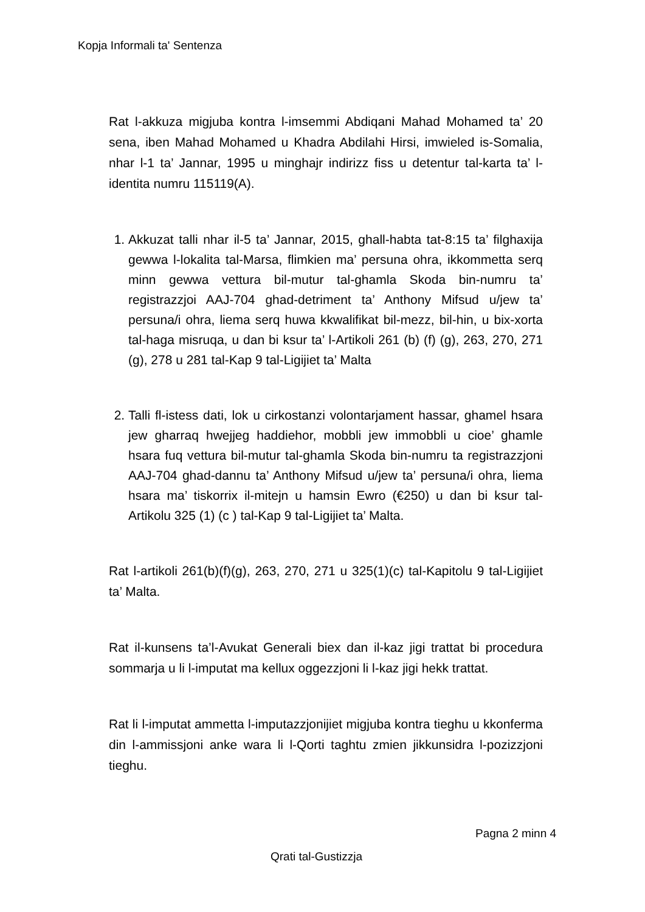Kopja Informali ta' Sentenza
Rat l-akkuza migjuba kontra l-imsemmi Abdiqani Mahad Mohamed ta’ 20 sena, iben Mahad Mohamed u Khadra Abdilahi Hirsi, imwieled is-Somalia, nhar l-1 ta’ Jannar, 1995 u minghajr indirizz fiss u detentur tal-karta ta’ l-identita numru 115119(A).
1. Akkuzat talli nhar il-5 ta’ Jannar, 2015, ghall-habta tat-8:15 ta’ filghaxija gewwa l-lokalita tal-Marsa, flimkien ma’ persuna ohra, ikkommetta serq minn gewwa vettura bil-mutur tal-ghamla Skoda bin-numru ta’ registrazzjoi AAJ-704 ghad-detriment ta’ Anthony Mifsud u/jew ta’ persuna/i ohra, liema serq huwa kkwalifikat bil-mezz, bil-hin, u bix-xorta tal-haga misruqa, u dan bi ksur ta’ l-Artikoli 261 (b) (f) (g), 263, 270, 271 (g), 278 u 281 tal-Kap 9 tal-Ligijiet ta’ Malta
2. Talli fl-istess dati, lok u cirkostanzi volontarjament hassar, ghamel hsara jew gharraq hwejjeg haddiehor, mobbli jew immobbli u cioe’ ghamle hsara fuq vettura bil-mutur tal-ghamla Skoda bin-numru ta registrazzjoni AAJ-704 ghad-dannu ta’ Anthony Mifsud u/jew ta’ persuna/i ohra, liema hsara ma’ tiskorrix il-mitejn u hamsin Ewro (€250) u dan bi ksur tal-Artikolu 325 (1) (c ) tal-Kap 9 tal-Ligijiet ta’ Malta.
Rat l-artikoli 261(b)(f)(g), 263, 270, 271 u 325(1)(c) tal-Kapitolu 9 tal-Ligijiet ta’ Malta.
Rat il-kunsens ta’l-Avukat Generali biex dan il-kaz jigi trattat bi procedura sommarja u li l-imputat ma kellux oggezzjoni li l-kaz jigi hekk trattat.
Rat li l-imputat ammetta l-imputazzjonijiet migjuba kontra tieghu u kkonferma din l-ammissjoni anke wara li l-Qorti taghtu zmien jikkunsidra l-pozizzjoni tieghu.
Pagna 2 minn 4
Qrati tal-Gustizzja